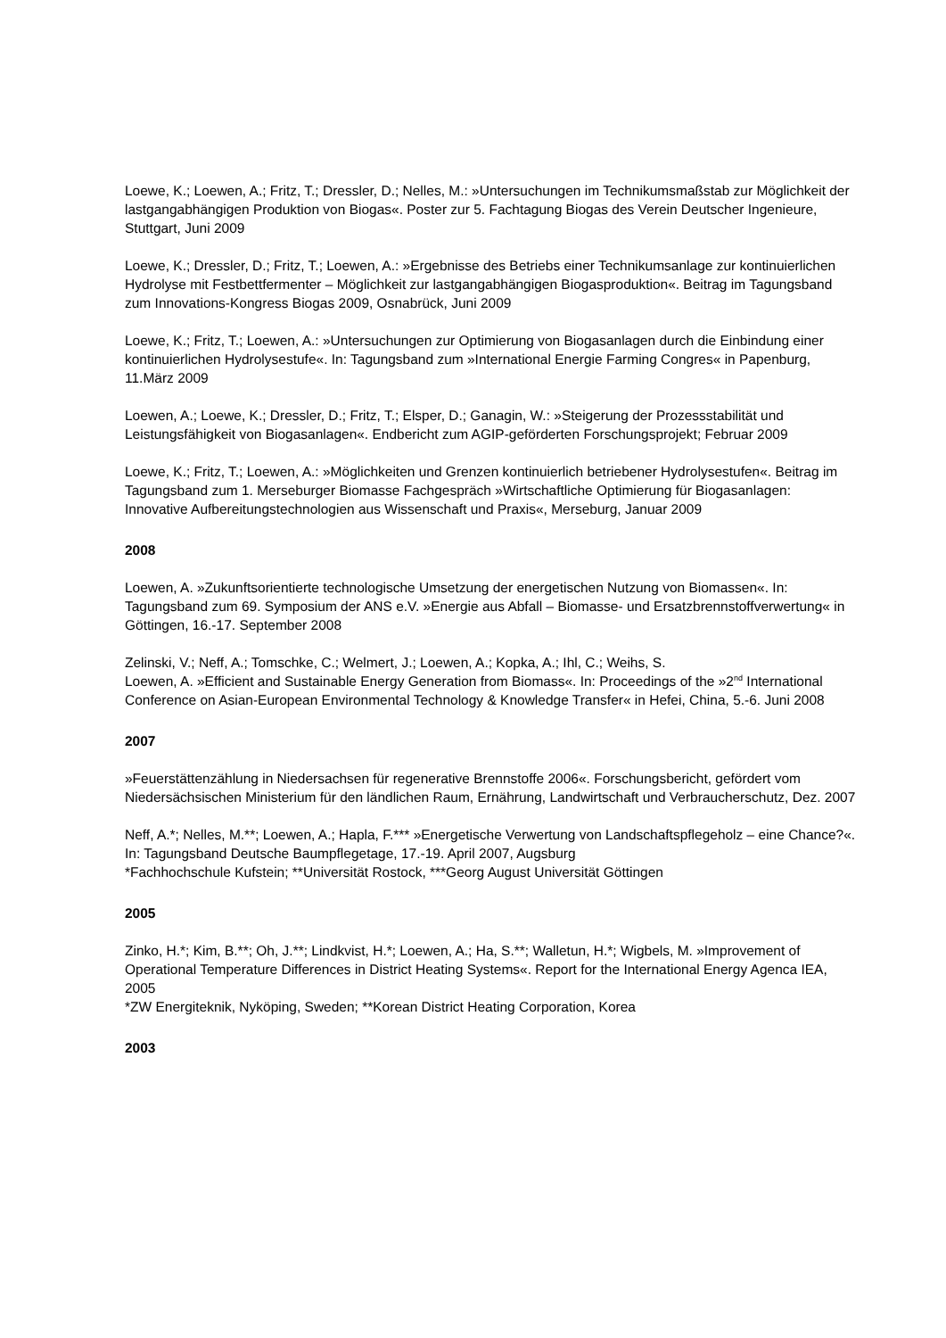Loewe, K.; Loewen, A.; Fritz, T.; Dressler, D.; Nelles, M.: »Untersuchungen im Technikumsmaßstab zur Möglichkeit der lastgangabhängigen Produktion von Biogas«. Poster zur 5. Fachtagung Biogas des Verein Deutscher Ingenieure, Stuttgart, Juni 2009
Loewe, K.; Dressler, D.; Fritz, T.; Loewen, A.: »Ergebnisse des Betriebs einer Technikumsanlage zur kontinuierlichen Hydrolyse mit Festbettfermenter – Möglichkeit zur lastgangabhängigen Biogasproduktion«. Beitrag im Tagungsband zum Innovations-Kongress Biogas 2009, Osnabrück, Juni 2009
Loewe, K.; Fritz, T.; Loewen, A.: »Untersuchungen zur Optimierung von Biogasanlagen durch die Einbindung einer kontinuierlichen Hydrolysestufe«. In: Tagungsband zum »International Energie Farming Congres« in Papenburg, 11.März 2009
Loewen, A.; Loewe, K.; Dressler, D.; Fritz, T.; Elsper, D.; Ganagin, W.: »Steigerung der Prozessstabilität und Leistungsfähigkeit von Biogasanlagen«. Endbericht zum AGIP-geförderten Forschungsprojekt; Februar 2009
Loewe, K.; Fritz, T.; Loewen, A.: »Möglichkeiten und Grenzen kontinuierlich betriebener Hydrolysestufen«. Beitrag im Tagungsband zum 1. Merseburger Biomasse Fachgespräch »Wirtschaftliche Optimierung für Biogasanlagen: Innovative Aufbereitungstechnologien aus Wissenschaft und Praxis«, Merseburg, Januar 2009
2008
Loewen, A. »Zukunftsorientierte technologische Umsetzung der energetischen Nutzung von Biomassen«. In: Tagungsband zum 69. Symposium der ANS e.V. »Energie aus Abfall – Biomasse- und Ersatzbrennstoffverwertung« in Göttingen, 16.-17. September 2008
Zelinski, V.; Neff, A.; Tomschke, C.; Welmert, J.; Loewen, A.; Kopka, A.; Ihl, C.; Weihs, S.
Loewen, A. »Efficient and Sustainable Energy Generation from Biomass«. In: Proceedings of the »2<sup>nd</sup> International Conference on Asian-European Environmental Technology & Knowledge Transfer« in Hefei, China, 5.-6. Juni 2008
2007
»Feuerstättenzählung in Niedersachsen für regenerative Brennstoffe 2006«. Forschungsbericht, gefördert vom Niedersächsischen Ministerium für den ländlichen Raum, Ernährung, Landwirtschaft und Verbraucherschutz, Dez. 2007
Neff, A.*; Nelles, M.**; Loewen, A.; Hapla, F.*** »Energetische Verwertung von Landschaftspflegeholz – eine Chance?«. In: Tagungsband Deutsche Baumpflegetage, 17.-19. April 2007, Augsburg
*Fachhochschule Kufstein; **Universität Rostock, ***Georg August Universität Göttingen
2005
Zinko, H.*; Kim, B.**; Oh, J.**; Lindkvist, H.*; Loewen, A.; Ha, S.**; Walletun, H.*; Wigbels, M. »Improvement of Operational Temperature Differences in District Heating Systems«. Report for the International Energy Agenca IEA, 2005
*ZW Energiteknik, Nyköping, Sweden; **Korean District Heating Corporation, Korea
2003